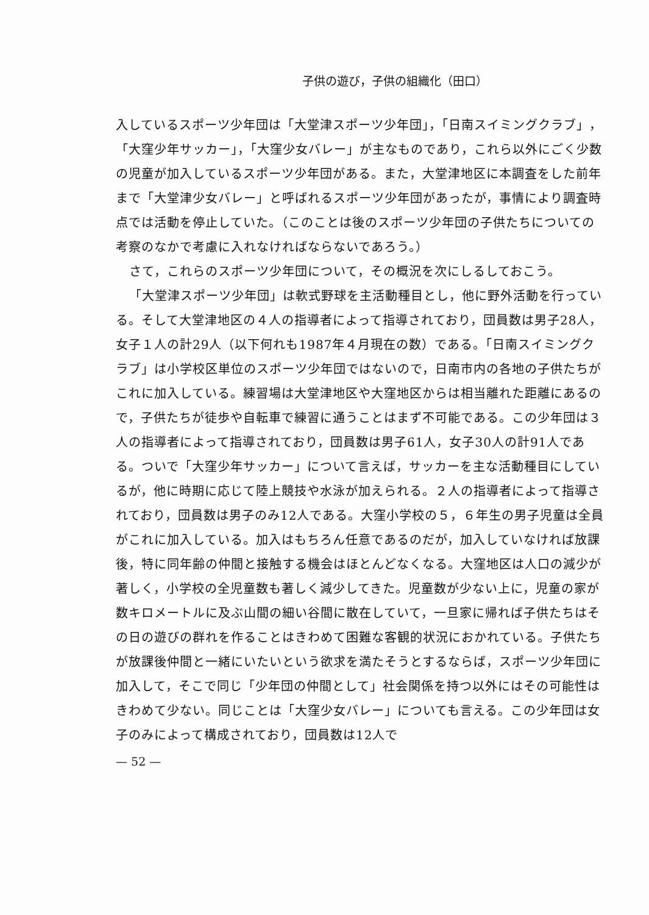子供の遊び，子供の組織化（田口）
入しているスポーツ少年団は「大堂津スポーツ少年団」，「日南スイミングクラブ」，「大窪少年サッカー」，「大窪少女バレー」が主なものであり，これら以外にごく少数の児童が加入しているスポーツ少年団がある。また，大堂津地区に本調査をした前年まで「大堂津少女バレー」と呼ばれるスポーツ少年団があったが，事情により調査時点では活動を停止していた。（このことは後のスポーツ少年団の子供たちについての考察のなかで考慮に入れなければならないであろう。）
さて，これらのスポーツ少年団について，その概況を次にしるしておこう。
「大堂津スポーツ少年団」は軟式野球を主活動種目とし，他に野外活動を行っている。そして大堂津地区の４人の指導者によって指導されており，団員数は男子28人，女子１人の計29人（以下何れも1987年４月現在の数）である。「日南スイミングクラブ」は小学校区単位のスポーツ少年団ではないので，日南市内の各地の子供たちがこれに加入している。練習場は大堂津地区や大窪地区からは相当離れた距離にあるので，子供たちが徒歩や自転車で練習に通うことはまず不可能である。この少年団は３人の指導者によって指導されており，団員数は男子61人，女子30人の計91人である。ついで「大窪少年サッカー」について言えば，サッカーを主な活動種目にしているが，他に時期に応じて陸上競技や水泳が加えられる。２人の指導者によって指導されており，団員数は男子のみ12人である。大窪小学校の５，６年生の男子児童は全員がこれに加入している。加入はもちろん任意であるのだが，加入していなければ放課後，特に同年齢の仲間と接触する機会はほとんどなくなる。大窪地区は人口の減少が著しく，小学校の全児童数も著しく減少してきた。児童数が少ない上に，児童の家が数キロメートルに及ぶ山間の細い谷間に散在していて，一旦家に帰れば子供たちはその日の遊びの群れを作ることはきわめて困難な客観的状況におかれている。子供たちが放課後仲間と一緒にいたいという欲求を満たそうとするならば，スポーツ少年団に加入して，そこで同じ「少年団の仲間として」社会関係を持つ以外にはその可能性はきわめて少ない。同じことは「大窪少女バレー」についても言える。この少年団は女子のみによって構成されており，団員数は12人で
— 52 —